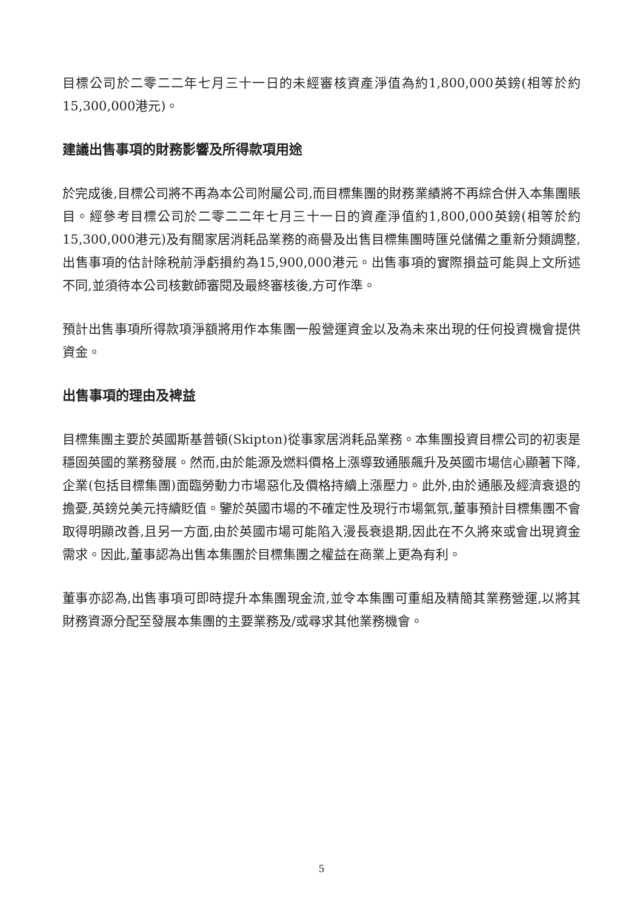目標公司於二零二二年七月三十一日的未經審核資產淨值為約1,800,000英鎊(相等於約15,300,000港元)。
建議出售事項的財務影響及所得款項用途
於完成後,目標公司將不再為本公司附屬公司,而目標集團的財務業績將不再綜合併入本集團賬目。經參考目標公司於二零二二年七月三十一日的資產淨值約1,800,000英鎊(相等於約15,300,000港元)及有關家居消耗品業務的商譽及出售目標集團時匯兑儲備之重新分類調整,出售事項的估計除税前淨虧損約為15,900,000港元。出售事項的實際損益可能與上文所述不同,並須待本公司核數師審閱及最終審核後,方可作準。
預計出售事項所得款項淨額將用作本集團一般營運資金以及為未來出現的任何投資機會提供資金。
出售事項的理由及裨益
目標集團主要於英國斯基普頓(Skipton)從事家居消耗品業務。本集團投資目標公司的初衷是穩固英國的業務發展。然而,由於能源及燃料價格上漲導致通脹飆升及英國市場信心顯著下降,企業(包括目標集團)面臨勞動力市場惡化及價格持續上漲壓力。此外,由於通脹及經濟衰退的擔憂,英鎊兑美元持續貶值。鑒於英國市場的不確定性及現行市場氣氛,董事預計目標集團不會取得明顯改善,且另一方面,由於英國市場可能陷入漫長衰退期,因此在不久將來或會出現資金需求。因此,董事認為出售本集團於目標集團之權益在商業上更為有利。
董事亦認為,出售事項可即時提升本集團現金流,並令本集團可重組及精簡其業務營運,以將其財務資源分配至發展本集團的主要業務及/或尋求其他業務機會。
5